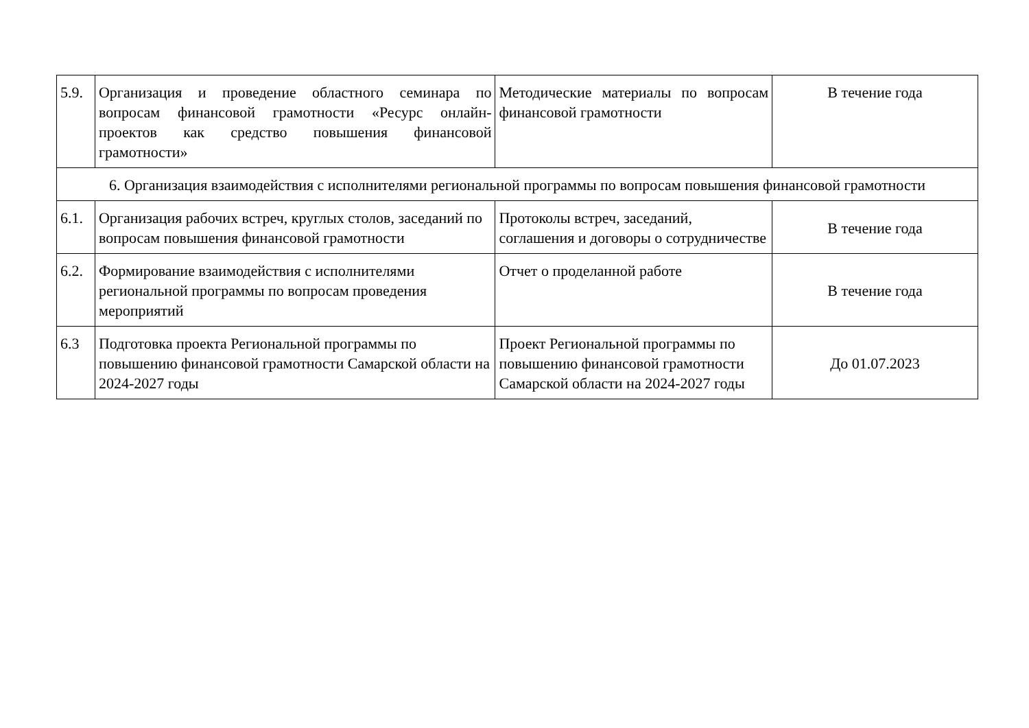| 5.9. | Организация и проведение областного семинара по вопросам финансовой грамотности «Ресурс онлайн-проектов как средство повышения финансовой грамотности» | Методические материалы по вопросам финансовой грамотности | В течение года |
| 6. Организация взаимодействия с исполнителями региональной программы по вопросам повышения финансовой грамотности | | | |
| 6.1. | Организация рабочих встреч, круглых столов, заседаний по вопросам повышения финансовой грамотности | Протоколы встреч, заседаний, соглашения и договоры о сотрудничестве | В течение года |
| 6.2. | Формирование взаимодействия с исполнителями региональной программы по вопросам проведения мероприятий | Отчет о проделанной работе | В течение года |
| 6.3 | Подготовка проекта Региональной программы по повышению финансовой грамотности Самарской области на 2024-2027 годы | Проект Региональной программы по повышению финансовой грамотности Самарской области на 2024-2027 годы | До 01.07.2023 |